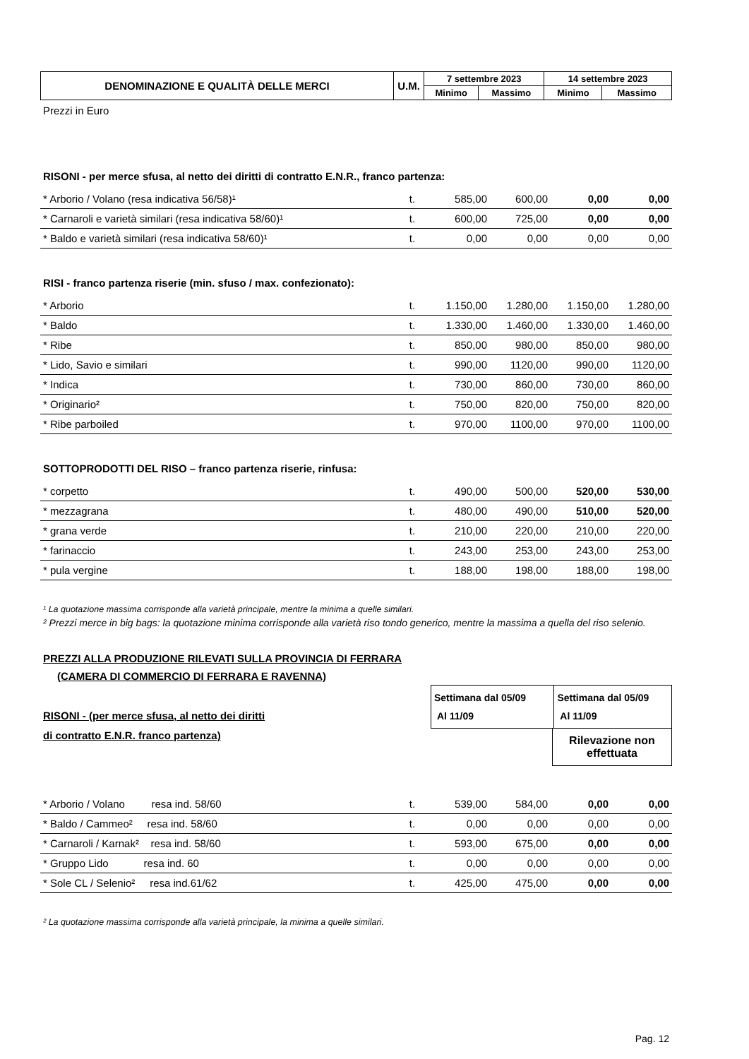| DENOMINAZIONE E QUALITÀ DELLE MERCI | U.M. | 7 settembre 2023 | | 14 settembre 2023 | |
| --- | --- | --- | --- | --- | --- |
| | | Minimo | Massimo | Minimo | Massimo |
Prezzi in Euro
RISONI - per merce sfusa, al netto dei diritti di contratto E.N.R., franco partenza:
| * Arborio / Volano (resa indicativa 56/58)¹ | t. | 585,00 | 600,00 | 0,00 | 0,00 |
| * Carnaroli e varietà similari (resa indicativa 58/60)¹ | t. | 600,00 | 725,00 | 0,00 | 0,00 |
| * Baldo e varietà similari (resa indicativa 58/60)¹ | t. | 0,00 | 0,00 | 0,00 | 0,00 |
RISI - franco partenza riserie (min. sfuso / max. confezionato):
| * Arborio | t. | 1.150,00 | 1.280,00 | 1.150,00 | 1.280,00 |
| * Baldo | t. | 1.330,00 | 1.460,00 | 1.330,00 | 1.460,00 |
| * Ribe | t. | 850,00 | 980,00 | 850,00 | 980,00 |
| * Lido, Savio e similari | t. | 990,00 | 1120,00 | 990,00 | 1120,00 |
| * Indica | t. | 730,00 | 860,00 | 730,00 | 860,00 |
| * Originario² | t. | 750,00 | 820,00 | 750,00 | 820,00 |
| * Ribe parboiled | t. | 970,00 | 1100,00 | 970,00 | 1100,00 |
SOTTOPRODOTTI DEL RISO – franco partenza riserie, rinfusa:
| * corpetto | t. | 490,00 | 500,00 | 520,00 | 530,00 |
| * mezzagrana | t. | 480,00 | 490,00 | 510,00 | 520,00 |
| * grana verde | t. | 210,00 | 220,00 | 210,00 | 220,00 |
| * farinaccio | t. | 243,00 | 253,00 | 243,00 | 253,00 |
| * pula vergine | t. | 188,00 | 198,00 | 188,00 | 198,00 |
¹ La quotazione massima corrisponde alla varietà principale, mentre la minima a quelle similari.
² Prezzi merce in big bags: la quotazione minima corrisponde alla varietà riso tondo generico, mentre la massima a quella del riso selenio.
PREZZI ALLA PRODUZIONE RILEVATI SULLA PROVINCIA DI FERRARA
(CAMERA DI COMMERCIO DI FERRARA E RAVENNA)
RISONI - (per merce sfusa, al netto dei diritti
di contratto E.N.R. franco partenza)
Settimana dal 05/09
Al 11/09
Settimana dal 05/09
Al 11/09
Rilevazione non effettuata
| * Arborio / Volano resa ind. 58/60 | t. | 539,00 | 584,00 | 0,00 | 0,00 |
| * Baldo / Cammeo² resa ind. 58/60 | t. | 0,00 | 0,00 | 0,00 | 0,00 |
| * Carnaroli / Karnak² resa ind. 58/60 | t. | 593,00 | 675,00 | 0,00 | 0,00 |
| * Gruppo Lido resa ind. 60 | t. | 0,00 | 0,00 | 0,00 | 0,00 |
| * Sole CL / Selenio² resa ind.61/62 | t. | 425,00 | 475,00 | 0,00 | 0,00 |
² La quotazione massima corrisponde alla varietà principale, la minima a quelle similari.
Pag. 12